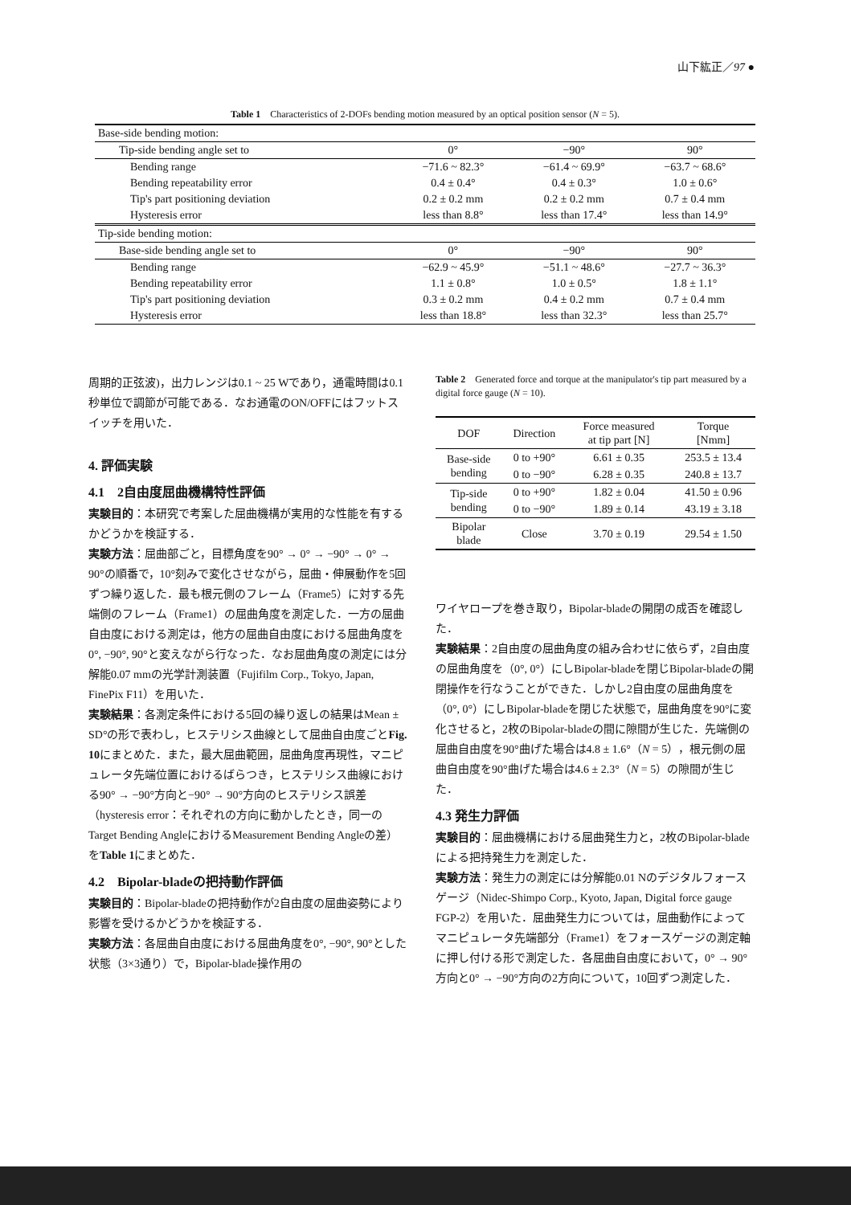山下紘正／97 ●
Table 1　Characteristics of 2-DOFs bending motion measured by an optical position sensor (N = 5).
| Base-side bending motion: | | | |
| Tip-side bending angle set to | 0° | −90° | 90° |
| Bending range | −71.6 ~ 82.3° | −61.4 ~ 69.9° | −63.7 ~ 68.6° |
| Bending repeatability error | 0.4 ± 0.4° | 0.4 ± 0.3° | 1.0 ± 0.6° |
| Tip's part positioning deviation | 0.2 ± 0.2 mm | 0.2 ± 0.2 mm | 0.7 ± 0.4 mm |
| Hysteresis error | less than 8.8° | less than 17.4° | less than 14.9° |
| Tip-side bending motion: | | | |
| Base-side bending angle set to | 0° | −90° | 90° |
| Bending range | −62.9 ~ 45.9° | −51.1 ~ 48.6° | −27.7 ~ 36.3° |
| Bending repeatability error | 1.1 ± 0.8° | 1.0 ± 0.5° | 1.8 ± 1.1° |
| Tip's part positioning deviation | 0.3 ± 0.2 mm | 0.4 ± 0.2 mm | 0.7 ± 0.4 mm |
| Hysteresis error | less than 18.8° | less than 32.3° | less than 25.7° |
周期的正弦波)，出力レンジは0.1 ~ 25 Wであり，通電時間は0.1秒単位で調節が可能である．なお通電のON/OFFにはフットスイッチを用いた．
4. 評価実験
4.1　2自由度屈曲機構特性評価
実験目的：本研究で考案した屈曲機構が実用的な性能を有するかどうかを検証する．
実験方法：屈曲部ごと，目標角度を90° → 0° → −90° → 0° → 90°の順番で，10°刻みで変化させながら，屈曲・伸展動作を5回ずつ繰り返した．最も根元側のフレーム（Frame5）に対する先端側のフレーム（Frame1）の屈曲角度を測定した．一方の屈曲自由度における測定は，他方の屈曲自由度における屈曲角度を0°, −90°, 90°と変えながら行なった．なお屈曲角度の測定には分解能0.07 mmの光学計測装置（Fujifilm Corp., Tokyo, Japan, FinePix F11）を用いた．
実験結果：各測定条件における5回の繰り返しの結果はMean ± SD°の形で表わし，ヒステリシス曲線として屈曲自由度ごとFig. 10にまとめた．また，最大屈曲範囲，屈曲角度再現性，マニピュレータ先端位置におけるばらつき，ヒステリシス曲線における90° → −90°方向と−90° → 90°方向のヒステリシス誤差（hysteresis error：それぞれの方向に動かしたとき，同一のTarget Bending AngleにおけるMeasurement Bending Angleの差）をTable 1にまとめた．
4.2　Bipolar-bladeの把持動作評価
実験目的：Bipolar-bladeの把持動作が2自由度の屈曲姿勢により影響を受けるかどうかを検証する．
実験方法：各屈曲自由度における屈曲角度を0°, −90°, 90°とした状態（3×3通り）で，Bipolar-blade操作用の
Table 2　Generated force and torque at the manipulator's tip part measured by a digital force gauge (N = 10).
| DOF | Direction | Force measured at tip part [N] | Torque [Nmm] |
| --- | --- | --- | --- |
| Base-side bending | 0 to +90° | 6.61 ± 0.35 | 253.5 ± 13.4 |
| | 0 to −90° | 6.28 ± 0.35 | 240.8 ± 13.7 |
| Tip-side bending | 0 to +90° | 1.82 ± 0.04 | 41.50 ± 0.96 |
| | 0 to −90° | 1.89 ± 0.14 | 43.19 ± 3.18 |
| Bipolar blade | Close | 3.70 ± 0.19 | 29.54 ± 1.50 |
ワイヤロープを巻き取り，Bipolar-bladeの開閉の成否を確認した．
実験結果：2自由度の屈曲角度の組み合わせに依らず，2自由度の屈曲角度を（0°, 0°）にしBipolar-bladeを閉じBipolar-bladeの開閉操作を行なうことができた．しかし2自由度の屈曲角度を（0°, 0°）にしBipolar-bladeを閉じた状態で，屈曲角度を90°に変化させると，2枚のBipolar-bladeの間に隙間が生じた．先端側の屈曲自由度を90°曲げた場合は4.8 ± 1.6°（N = 5），根元側の屈曲自由度を90°曲げた場合は4.6 ± 2.3°（N = 5）の隙間が生じた．
4.3 発生力評価
実験目的：屈曲機構における屈曲発生力と，2枚のBipolar-bladeによる把持発生力を測定した．
実験方法：発生力の測定には分解能0.01 Nのデジタルフォースゲージ（Nidec-Shimpo Corp., Kyoto, Japan, Digital force gauge FGP-2）を用いた．屈曲発生力については，屈曲動作によってマニピュレータ先端部分（Frame1）をフォースゲージの測定軸に押し付ける形で測定した．各屈曲自由度において，0° → 90°方向と0° → −90°方向の2方向について，10回ずつ測定した．